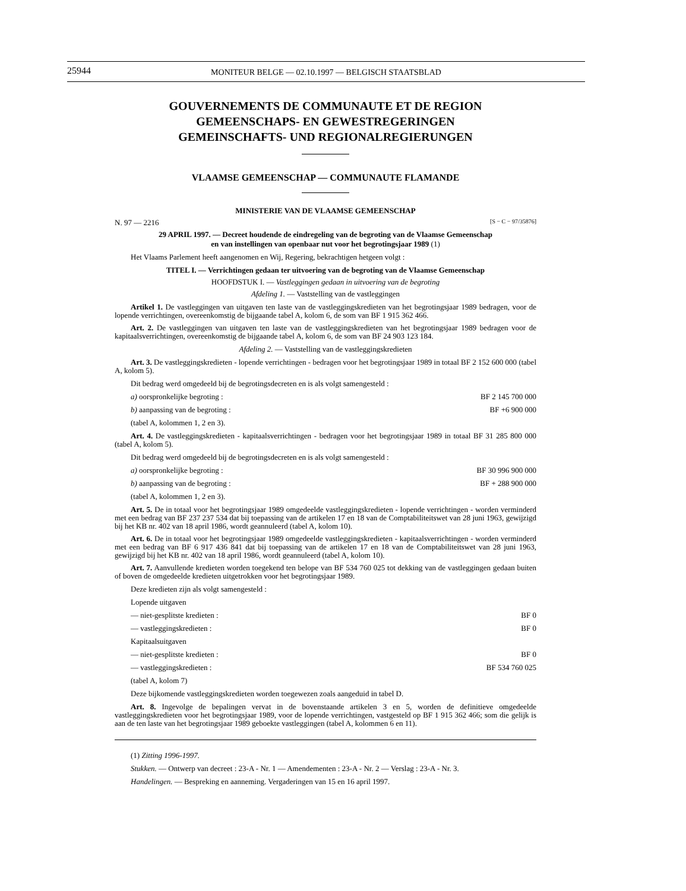25944
MONITEUR BELGE — 02.10.1997 — BELGISCH STAATSBLAD
GOUVERNEMENTS DE COMMUNAUTE ET DE REGION
GEMEENSCHAPS- EN GEWESTREGERINGEN
GEMEINSCHAFTS- UND REGIONALREGIERUNGEN
VLAAMSE GEMEENSCHAP — COMMUNAUTE FLAMANDE
MINISTERIE VAN DE VLAAMSE GEMEENSCHAP
N. 97 — 2216 [S − C − 97/35876]
29 APRIL 1997. — Decreet houdende de eindregeling van de begroting van de Vlaamse Gemeenschap
en van instellingen van openbaar nut voor het begrotingsjaar 1989 (1)
Het Vlaams Parlement heeft aangenomen en Wij, Regering, bekrachtigen hetgeen volgt :
TITEL I. — Verrichtingen gedaan ter uitvoering van de begroting van de Vlaamse Gemeenschap
HOOFDSTUK I. — Vastleggingen gedaan in uitvoering van de begroting
Afdeling 1. — Vaststelling van de vastleggingen
Artikel 1. De vastleggingen van uitgaven ten laste van de vastleggingskredieten van het begrotingsjaar 1989 bedragen, voor de lopende verrichtingen, overeenkomstig de bijgaande tabel A, kolom 6, de som van BF 1 915 362 466.
Art. 2. De vastleggingen van uitgaven ten laste van de vastleggingskredieten van het begrotingsjaar 1989 bedragen voor de kapitaalsverrichtingen, overeenkomstig de bijgaande tabel A, kolom 6, de som van BF 24 903 123 184.
Afdeling 2. — Vaststelling van de vastleggingskredieten
Art. 3. De vastleggingskredieten - lopende verrichtingen - bedragen voor het begrotingsjaar 1989 in totaal BF 2 152 600 000 (tabel A, kolom 5).
Dit bedrag werd omgedeeld bij de begrotingsdecreten en is als volgt samengesteld :
a) oorspronkelijke begroting : BF 2 145 700 000
b) aanpassing van de begroting : BF +6 900 000
(tabel A, kolommen 1, 2 en 3).
Art. 4. De vastleggingskredieten - kapitaalsverrichtingen - bedragen voor het begrotingsjaar 1989 in totaal BF 31 285 800 000 (tabel A, kolom 5).
Dit bedrag werd omgedeeld bij de begrotingsdecreten en is als volgt samengesteld :
a) oorspronkelijke begroting : BF 30 996 900 000
b) aanpassing van de begroting : BF + 288 900 000
(tabel A, kolommen 1, 2 en 3).
Art. 5. De in totaal voor het begrotingsjaar 1989 omgedeelde vastleggingskredieten - lopende verrichtingen - worden verminderd met een bedrag van BF 237 237 534 dat bij toepassing van de artikelen 17 en 18 van de Comptabiliteitswet van 28 juni 1963, gewijzigd bij het KB nr. 402 van 18 april 1986, wordt geannuleerd (tabel A, kolom 10).
Art. 6. De in totaal voor het begrotingsjaar 1989 omgedeelde vastleggingskredieten - kapitaalsverrichtingen - worden verminderd met een bedrag van BF 6 917 436 841 dat bij toepassing van de artikelen 17 en 18 van de Comptabiliteitswet van 28 juni 1963, gewijzigd bij het KB nr. 402 van 18 april 1986, wordt geannuleerd (tabel A, kolom 10).
Art. 7. Aanvullende kredieten worden toegekend ten belope van BF 534 760 025 tot dekking van de vastleggingen gedaan buiten of boven de omgedeelde kredieten uitgetrokken voor het begrotingsjaar 1989.
Deze kredieten zijn als volgt samengesteld :
Lopende uitgaven
— niet-gesplitste kredieten : BF 0
— vastleggingskredieten : BF 0
Kapitaalsuitgaven
— niet-gesplitste kredieten : BF 0
— vastleggingskredieten : BF 534 760 025
(tabel A, kolom 7)
Deze bijkomende vastleggingskredieten worden toegewezen zoals aangeduid in tabel D.
Art. 8. Ingevolge de bepalingen vervat in de bovenstaande artikelen 3 en 5, worden de definitieve omgedeelde vastleggingskredieten voor het begrotingsjaar 1989, voor de lopende verrichtingen, vastgesteld op BF 1 915 362 466; som die gelijk is aan de ten laste van het begrotingsjaar 1989 geboekte vastleggingen (tabel A, kolommen 6 en 11).
(1) Zitting 1996-1997.
Stukken. — Ontwerp van decreet : 23-A - Nr. 1 — Amendementen : 23-A - Nr. 2 — Verslag : 23-A - Nr. 3.
Handelingen. — Bespreking en aanneming. Vergaderingen van 15 en 16 april 1997.